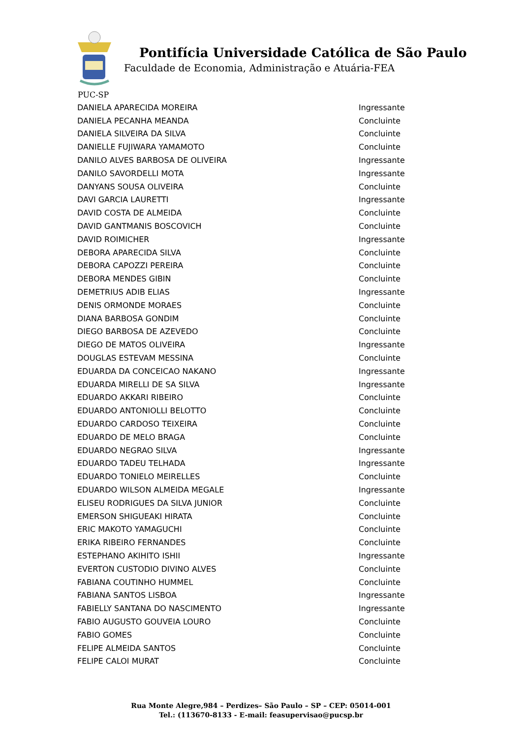Pontifícia Universidade Católica de São Paulo
Faculdade de Economia, Administração e Atuária-FEA
PUC-SP
| DANIELA APARECIDA MOREIRA | Ingressante |
| DANIELA PECANHA MEANDA | Concluinte |
| DANIELA SILVEIRA DA SILVA | Concluinte |
| DANIELLE FUJIWARA YAMAMOTO | Concluinte |
| DANILO ALVES BARBOSA DE OLIVEIRA | Ingressante |
| DANILO SAVORDELLI MOTA | Ingressante |
| DANYANS SOUSA OLIVEIRA | Concluinte |
| DAVI GARCIA LAURETTI | Ingressante |
| DAVID COSTA DE ALMEIDA | Concluinte |
| DAVID GANTMANIS BOSCOVICH | Concluinte |
| DAVID ROIMICHER | Ingressante |
| DEBORA APARECIDA SILVA | Concluinte |
| DEBORA CAPOZZI PEREIRA | Concluinte |
| DEBORA MENDES GIBIN | Concluinte |
| DEMETRIUS ADIB ELIAS | Ingressante |
| DENIS ORMONDE MORAES | Concluinte |
| DIANA BARBOSA GONDIM | Concluinte |
| DIEGO BARBOSA DE AZEVEDO | Concluinte |
| DIEGO DE MATOS OLIVEIRA | Ingressante |
| DOUGLAS ESTEVAM MESSINA | Concluinte |
| EDUARDA DA CONCEICAO NAKANO | Ingressante |
| EDUARDA MIRELLI DE SA SILVA | Ingressante |
| EDUARDO AKKARI RIBEIRO | Concluinte |
| EDUARDO ANTONIOLLI BELOTTO | Concluinte |
| EDUARDO CARDOSO TEIXEIRA | Concluinte |
| EDUARDO DE MELO BRAGA | Concluinte |
| EDUARDO NEGRAO SILVA | Ingressante |
| EDUARDO TADEU TELHADA | Ingressante |
| EDUARDO TONIELO MEIRELLES | Concluinte |
| EDUARDO WILSON ALMEIDA MEGALE | Ingressante |
| ELISEU RODRIGUES DA SILVA JUNIOR | Concluinte |
| EMERSON SHIGUEAKI HIRATA | Concluinte |
| ERIC MAKOTO YAMAGUCHI | Concluinte |
| ERIKA RIBEIRO FERNANDES | Concluinte |
| ESTEPHANO AKIHITO ISHII | Ingressante |
| EVERTON CUSTODIO DIVINO ALVES | Concluinte |
| FABIANA COUTINHO HUMMEL | Concluinte |
| FABIANA SANTOS LISBOA | Ingressante |
| FABIELLY SANTANA DO NASCIMENTO | Ingressante |
| FABIO AUGUSTO GOUVEIA LOURO | Concluinte |
| FABIO GOMES | Concluinte |
| FELIPE ALMEIDA SANTOS | Concluinte |
| FELIPE CALOI MURAT | Concluinte |
Rua Monte Alegre,984 – Perdizes– São Paulo – SP – CEP: 05014-001
Tel.: (113670-8133 - E-mail: feasupervisao@pucsp.br